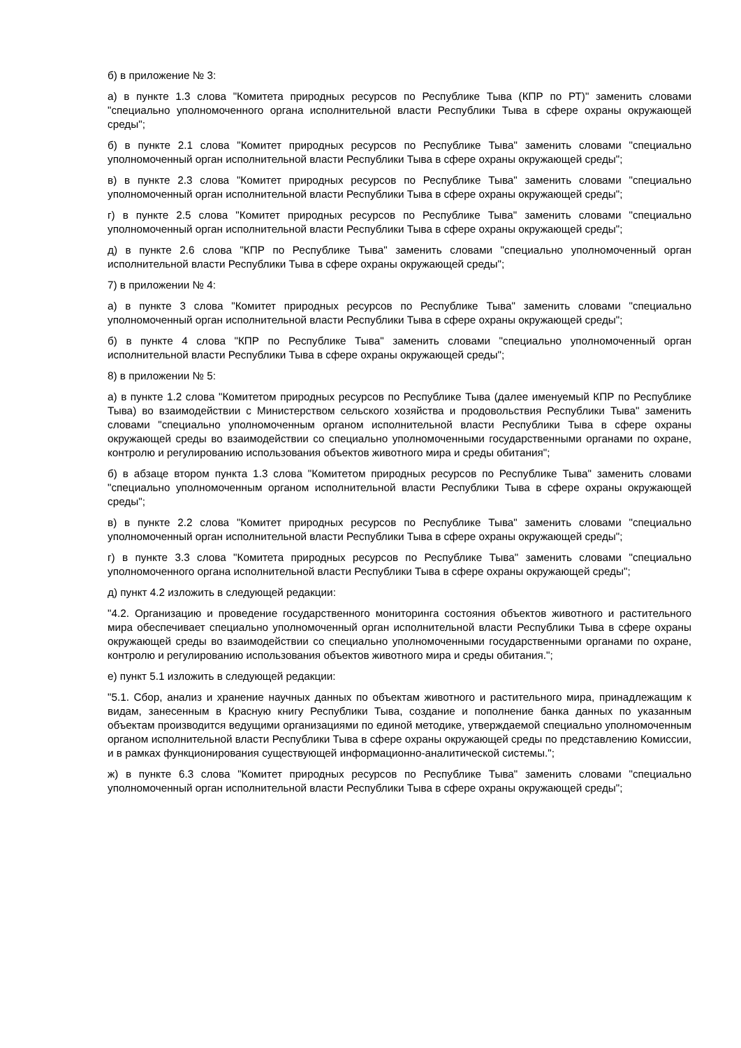б) в приложение № 3:
а) в пункте 1.3 слова "Комитета природных ресурсов по Республике Тыва (КПР по РТ)" заменить словами "специально уполномоченного органа исполнительной власти Республики Тыва в сфере охраны окружающей среды";
б) в пункте 2.1 слова "Комитет природных ресурсов по Республике Тыва" заменить словами "специально уполномоченный орган исполнительной власти Республики Тыва в сфере охраны окружающей среды";
в) в пункте 2.3 слова "Комитет природных ресурсов по Республике Тыва" заменить словами "специально уполномоченный орган исполнительной власти Республики Тыва в сфере охраны окружающей среды";
г) в пункте 2.5 слова "Комитет природных ресурсов по Республике Тыва" заменить словами "специально уполномоченный орган исполнительной власти Республики Тыва в сфере охраны окружающей среды";
д) в пункте 2.6 слова "КПР по Республике Тыва" заменить словами "специально уполномоченный орган исполнительной власти Республики Тыва в сфере охраны окружающей среды";
7) в приложении № 4:
а) в пункте 3 слова "Комитет природных ресурсов по Республике Тыва" заменить словами "специально уполномоченный орган исполнительной власти Республики Тыва в сфере охраны окружающей среды";
б) в пункте 4 слова "КПР по Республике Тыва" заменить словами "специально уполномоченный орган исполнительной власти Республики Тыва в сфере охраны окружающей среды";
8) в приложении № 5:
а) в пункте 1.2 слова "Комитетом природных ресурсов по Республике Тыва (далее именуемый КПР по Республике Тыва) во взаимодействии с Министерством сельского хозяйства и продовольствия Республики Тыва" заменить словами "специально уполномоченным органом исполнительной власти Республики Тыва в сфере охраны окружающей среды во взаимодействии со специально уполномоченными государственными органами по охране, контролю и регулированию использования объектов животного мира и среды обитания";
б) в абзаце втором пункта 1.3 слова "Комитетом природных ресурсов по Республике Тыва" заменить словами "специально уполномоченным органом исполнительной власти Республики Тыва в сфере охраны окружающей среды";
в) в пункте 2.2 слова "Комитет природных ресурсов по Республике Тыва" заменить словами "специально уполномоченный орган исполнительной власти Республики Тыва в сфере охраны окружающей среды";
г) в пункте 3.3 слова "Комитета природных ресурсов по Республике Тыва" заменить словами "специально уполномоченного органа исполнительной власти Республики Тыва в сфере охраны окружающей среды";
д) пункт 4.2 изложить в следующей редакции:
"4.2. Организацию и проведение государственного мониторинга состояния объектов животного и растительного мира обеспечивает специально уполномоченный орган исполнительной власти Республики Тыва в сфере охраны окружающей среды во взаимодействии со специально уполномоченными государственными органами по охране, контролю и регулированию использования объектов животного мира и среды обитания.";
е) пункт 5.1 изложить в следующей редакции:
"5.1. Сбор, анализ и хранение научных данных по объектам животного и растительного мира, принадлежащим к видам, занесенным в Красную книгу Республики Тыва, создание и пополнение банка данных по указанным объектам производится ведущими организациями по единой методике, утверждаемой специально уполномоченным органом исполнительной власти Республики Тыва в сфере охраны окружающей среды по представлению Комиссии, и в рамках функционирования существующей информационно-аналитической системы.";
ж) в пункте 6.3 слова "Комитет природных ресурсов по Республике Тыва" заменить словами "специально уполномоченный орган исполнительной власти Республики Тыва в сфере охраны окружающей среды";